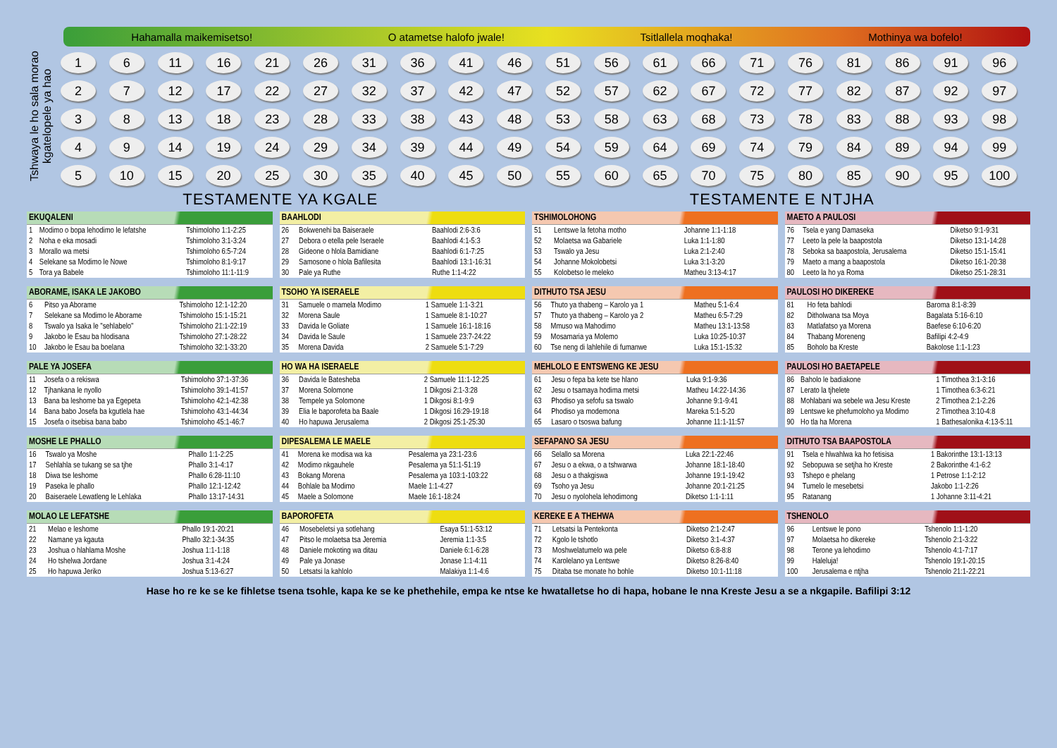Tshwaya le ho sala morao kgatelopele ya hao
Hahamalla maikemisetso! O atametse halofo jwale! Tsitlallela moqhaka! Mothinya wa bofelo!
1 6 11 16 21 26 31 36 41 46 51 56 61 66 71 76 81 86 91 96 2 7 12 17 22 27 32 37 42 47 52 57 62 67 72 77 82 87 92 97 3 8 13 18 23 28 33 38 43 48 53 58 63 68 73 78 83 88 93 98 4 9 14 19 24 29 34 39 44 49 54 59 64 69 74 79 84 89 94 99 5 10 15 20 25 30 35 40 45 50 55 60 65 70 75 80 85 90 95 100
TESTAMENTE YA KGALE TESTAMENTE E NTJHA
| EKUQALENI | | |
| --- | --- | --- |
| 1 | Modimo o bopa lehodimo le lefatshe | Tshimoloho 1:1-2:25 |
| 2 | Noha e eka mosadi | Tshimoloho 3:1-3:24 |
| 3 | Morallo wa metsi | Tshimoloho 6:5-7:24 |
| 4 | Selekane sa Modimo le Nowe | Tshimoloho 8:1-9:17 |
| 5 | Tora ya Babele | Tshimoloho 11:1-11:9 |
| BAAHLODI | | |
| --- | --- | --- |
| 26 | Bokwenehi ba Baiseraele | Baahlodi 2:6-3:6 |
| 27 | Debora o etella pele Iseraele | Baahlodi 4:1-5:3 |
| 28 | Gideone o hlola Bamidiane | Baahlodi 6:1-7:25 |
| 29 | Samosone o hlola Bafilesita | Baahlodi 13:1-16:31 |
| 30 | Pale ya Ruthe | Ruthe 1:1-4:22 |
| TSHIMOLOHONG | | |
| --- | --- | --- |
| 51 | Lentswe la fetoha motho | Johanne 1:1-1:18 |
| 52 | Molaetsa wa Gabariele | Luka 1:1-1:80 |
| 53 | Tswalo ya Jesu | Luka 2:1-2:40 |
| 54 | Johanne Mokolobetsi | Luka 3:1-3:20 |
| 55 | Kolobetso le meleko | Matheu 3:13-4:17 |
| MAETO A PAULOSI | | |
| --- | --- | --- |
| 76 | Tsela e yang Damaseka | Diketso 9:1-9:31 |
| 77 | Leeto la pele la baapostola | Diketso 13:1-14:28 |
| 78 | Seboka sa baapostola, Jerusalema | Diketso 15:1-15:41 |
| 79 | Maeto a mang a baapostola | Diketso 16:1-20:38 |
| 80 | Leeto la ho ya Roma | Diketso 25:1-28:31 |
| ABORAME, ISAKA LE JAKOBO | | |
| --- | --- | --- |
| 6 | Pitso ya Aborame | Tshimoloho 12:1-12:20 |
| 7 | Selekane sa Modimo le Aborame | Tshimoloho 15:1-15:21 |
| 8 | Tswalo ya Isaka le "sehlabelo" | Tshimoloho 21:1-22:19 |
| 9 | Jakobo le Esau ba hlodisana | Tshimoloho 27:1-28:22 |
| 10 | Jakobo le Esau ba boelana | Tshimoloho 32:1-33:20 |
| TSOHO YA ISERAELE | | |
| --- | --- | --- |
| 31 | Samuele o mamela Modimo | 1 Samuele 1:1-3:21 |
| 32 | Morena Saule | 1 Samuele 8:1-10:27 |
| 33 | Davida le Goliate | 1 Samuele 16:1-18:16 |
| 34 | Davida le Saule | 1 Samuele 23:7-24:22 |
| 35 | Morena Davida | 2 Samuele 5:1-7:29 |
| DITHUTO TSA JESU | | |
| --- | --- | --- |
| 56 | Thuto ya thabeng – Karolo ya 1 | Matheu 5:1-6:4 |
| 57 | Thuto ya thabeng – Karolo ya 2 | Matheu 6:5-7:29 |
| 58 | Mmuso wa Mahodimo | Matheu 13:1-13:58 |
| 59 | Mosamaria ya Molemo | Luka 10:25-10:37 |
| 60 | Tse neng di lahlehile di fumanwe | Luka 15:1-15:32 |
| PAULOSI HO DIKEREKE | | |
| --- | --- | --- |
| 81 | Ho feta bahlodi | Baroma 8:1-8:39 |
| 82 | Ditholwana tsa Moya | Bagalata 5:16-6:10 |
| 83 | Matlafatso ya Morena | Baefese 6:10-6:20 |
| 84 | Thabang Moreneng | Bafilipi 4:2-4:9 |
| 85 | Boholo ba Kreste | Bakolose 1:1-1:23 |
| PALE YA JOSEFA | | |
| --- | --- | --- |
| 11 | Josefa o a rekiswa | Tshimoloho 37:1-37:36 |
| 12 | Tjhankana le nyollo | Tshimoloho 39:1-41:57 |
| 13 | Bana ba leshome ba ya Egepeta | Tshimoloho 42:1-42:38 |
| 14 | Bana babo Josefa ba kgutlela hae | Tshimoloho 43:1-44:34 |
| 15 | Josefa o itsebisa bana babo | Tshimoloho 45:1-46:7 |
| HO WA HA ISERAELE | | |
| --- | --- | --- |
| 36 | Davida le Batesheba | 2 Samuele 11:1-12:25 |
| 37 | Morena Solomone | 1 Dikgosi 2:1-3:28 |
| 38 | Tempele ya Solomone | 1 Dikgosi 8:1-9:9 |
| 39 | Elia le baporofeta ba Baale | 1 Dikgosi 16:29-19:18 |
| 40 | Ho hapuwa Jerusalema | 2 Dikgosi 25:1-25:30 |
| MEHLOLO E ENTSWENG KE JESU | | |
| --- | --- | --- |
| 61 | Jesu o fepa ba kete tse hlano | Luka 9:1-9:36 |
| 62 | Jesu o tsamaya hodima metsi | Matheu 14:22-14:36 |
| 63 | Phodiso ya sefofu sa tswalo | Johanne 9:1-9:41 |
| 64 | Phodiso ya modemona | Mareka 5:1-5:20 |
| 65 | Lasaro o tsoswa bafung | Johanne 11:1-11:57 |
| PAULOSI HO BAETAPELE | | |
| --- | --- | --- |
| 86 | Baholo le badiakone | 1 Timothea 3:1-3:16 |
| 87 | Lerato la tjhelete | 1 Timothea 6:3-6:21 |
| 88 | Mohlabani wa sebele wa Jesu Kreste | 2 Timothea 2:1-2:26 |
| 89 | Lentswe ke phefumoloho ya Modimo | 2 Timothea 3:10-4:8 |
| 90 | Ho tla ha Morena | 1 Bathesalonika 4:13-5:11 |
| MOSHE LE PHALLO | | |
| --- | --- | --- |
| 16 | Tswalo ya Moshe | Phallo 1:1-2:25 |
| 17 | Sehlahla se tukang se sa tjhe | Phallo 3:1-4:17 |
| 18 | Diwa tse leshome | Phallo 6:28-11:10 |
| 19 | Paseka le phallo | Phallo 12:1-12:42 |
| 20 | Baiseraele Lewatleng le Lehlaka | Phallo 13:17-14:31 |
| DIPESALEMA LE MAELE | | |
| --- | --- | --- |
| 41 | Morena ke modisa wa ka | Pesalema ya 23:1-23:6 |
| 42 | Modimo nkgauhele | Pesalema ya 51:1-51:19 |
| 43 | Bokang Morena | Pesalema ya 103:1-103:22 |
| 44 | Bohlale ba Modimo | Maele 1:1-4:27 |
| 45 | Maele a Solomone | Maele 16:1-18:24 |
| SEFAPANO SA JESU | | |
| --- | --- | --- |
| 66 | Selallo sa Morena | Luka 22:1-22:46 |
| 67 | Jesu o a ekwa, o a tshwarwa | Johanne 18:1-18:40 |
| 68 | Jesu o a thakgiswa | Johanne 19:1-19:42 |
| 69 | Tsoho ya Jesu | Johanne 20:1-21:25 |
| 70 | Jesu o nyolohela lehodimong | Diketso 1:1-1:11 |
| DITHUTO TSA BAAPOSTOLA | | |
| --- | --- | --- |
| 91 | Tsela e hlwahlwa ka ho fetisisa | 1 Bakorinthe 13:1-13:13 |
| 92 | Sebopuwa se setjha ho Kreste | 2 Bakorinthe 4:1-6:2 |
| 93 | Tshepo e phelang | 1 Petrose 1:1-2:12 |
| 94 | Tumelo le mesebetsi | Jakobo 1:1-2:26 |
| 95 | Ratanang | 1 Johanne 3:11-4:21 |
| MOLAO LE LEFATSHE | | |
| --- | --- | --- |
| 21 | Melao e leshome | Phallo 19:1-20:21 |
| 22 | Namane ya kgauta | Phallo 32:1-34:35 |
| 23 | Joshua o hlahlama Moshe | Joshua 1:1-1:18 |
| 24 | Ho tshelwa Jordane | Joshua 3:1-4:24 |
| 25 | Ho hapuwa Jeriko | Joshua 5:13-6:27 |
| BAPOROFETA | | |
| --- | --- | --- |
| 46 | Mosebeletsi ya sotlehang | Esaya 51:1-53:12 |
| 47 | Pitso le molaetsa tsa Jeremia | Jeremia 1:1-3:5 |
| 48 | Daniele mokoting wa ditau | Daniele 6:1-6:28 |
| 49 | Pale ya Jonase | Jonase 1:1-4:11 |
| 50 | Letsatsi la kahlolo | Malakiya 1:1-4:6 |
| KEREKE E A THEHWA | | |
| --- | --- | --- |
| 71 | Letsatsi la Pentekonta | Diketso 2:1-2:47 |
| 72 | Kgolo le tshotlo | Diketso 3:1-4:37 |
| 73 | Moshwelatumelo wa pele | Diketso 6:8-8:8 |
| 74 | Karolelano ya Lentswe | Diketso 8:26-8:40 |
| 75 | Ditaba tse monate ho bohle | Diketso 10:1-11:18 |
| TSHENOLO | | |
| --- | --- | --- |
| 96 | Lentswe le pono | Tshenolo 1:1-1:20 |
| 97 | Molaetsa ho dikereke | Tshenolo 2:1-3:22 |
| 98 | Terone ya lehodimo | Tshenolo 4:1-7:17 |
| 99 | Haleluja! | Tshenolo 19:1-20:15 |
| 100 | Jerusalema e ntjha | Tshenolo 21:1-22:21 |
Hase ho re ke se ke fihletse tsena tsohle, kapa ke se ke phethehile, empa ke ntse ke hwatalletse ho di hapa, hobane le nna Kreste Jesu a se a nkgapile. Bafilipi 3:12